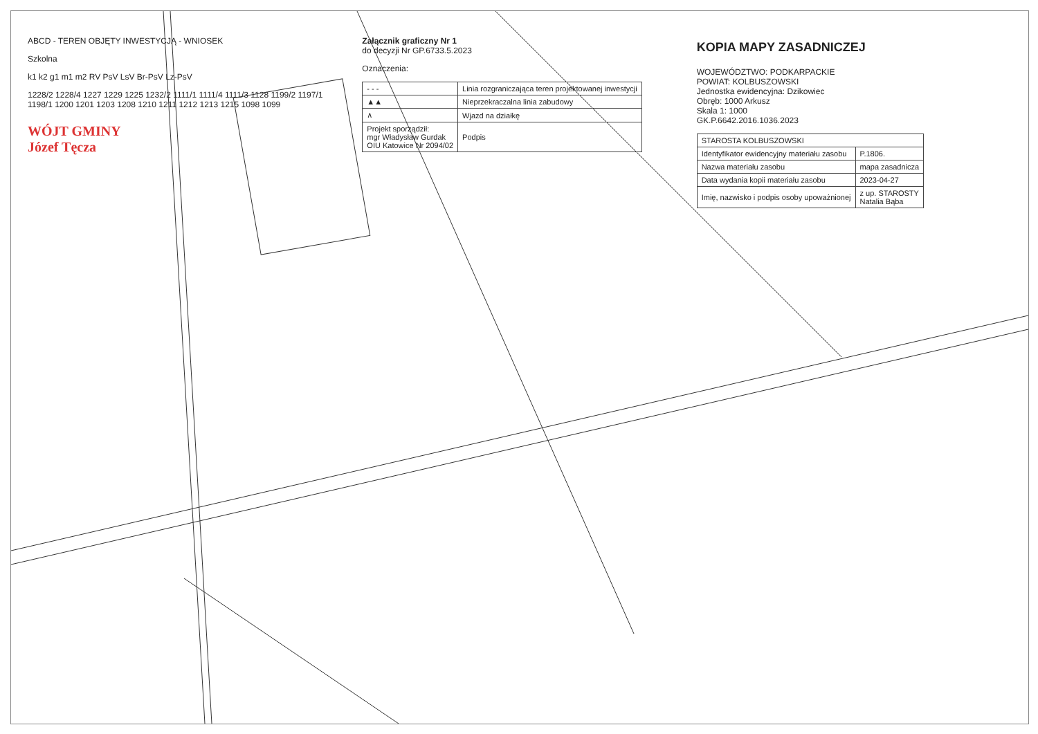ABCD - TEREN OBJĘTY INWESTYCJĄ - WNIOSEK
Szkolna
k1 k2 g1 m1 m2 RV PsV LsV Br-PsV Lz-PsV
1228/2 1228/4 1227 1229 1225 1232/2 1111/1 1111/4 1111/3 1128 1199/2 1197/1 1198/1 1200 1201 1203 1208 1210 1211 1212 1213 1215 1098 1099
WÓJT GMINY
Józef Tęcza
Załącznik graficzny Nr 1
do decyzji Nr GP.6733.5.2023
Oznaczenia:
| - - - | Linia rozgraniczająca teren projektowanej inwestycji |
| ▲▲ | Nieprzekraczalna linia zabudowy |
| ∧ | Wjazd na działkę |
| Projekt sporządził: mgr Władysław Gurdak OIU Katowice Nr 2094/02 | Podpis |
KOPIA MAPY ZASADNICZEJ
WOJEWÓDZTWO: PODKARPACKIE
POWIAT: KOLBUSZOWSKI
Jednostka ewidencyjna: Dzikowiec
Obręb: 1000 Arkusz
Skala 1: 1000
GK.P.6642.2016.1036.2023
| STAROSTA KOLBUSZOWSKI | |
| Identyfikator ewidencyjny materiału zasobu | P.1806. |
| Nazwa materiału zasobu | mapa zasadnicza |
| Data wydania kopii materiału zasobu | 2023-04-27 |
| Imię, nazwisko i podpis osoby upoważnionej | z up. STAROSTY Natalia Bąba |